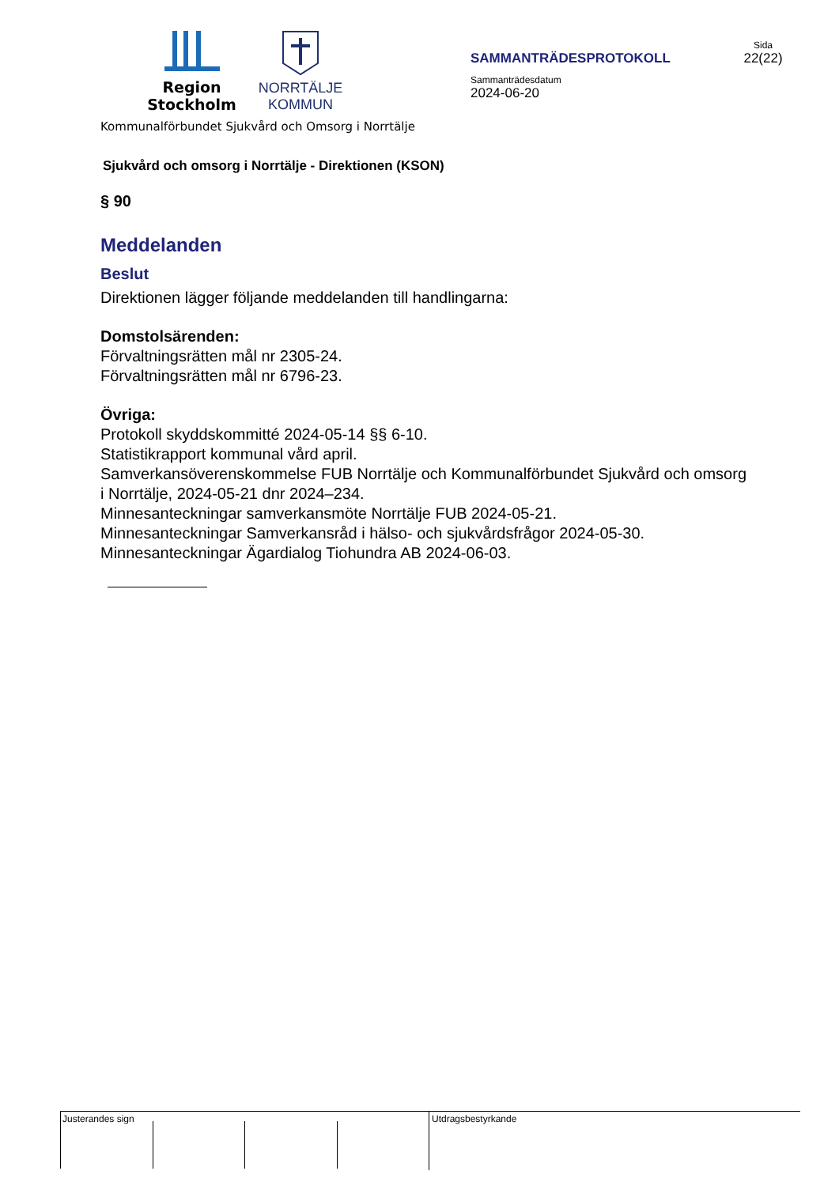Region
Stockholm
NORRTÄLJE
KOMMUN
SAMMANTRÄDESPROTOKOLL
Sammanträdesdatum
2024-06-20
Sida
22(22)
Kommunalförbundet Sjukvård och Omsorg i Norrtälje
Sjukvård och omsorg i Norrtälje - Direktionen (KSON)
§ 90
Meddelanden
Beslut
Direktionen lägger följande meddelanden till handlingarna:
Domstolsärenden:
Förvaltningsrätten mål nr 2305-24.
Förvaltningsrätten mål nr 6796-23.
Övriga:
Protokoll skyddskommitté 2024-05-14 §§ 6-10.
Statistikrapport kommunal vård april.
Samverkansöverenskommelse FUB Norrtälje och Kommunalförbundet Sjukvård och omsorg i Norrtälje, 2024-05-21 dnr 2024–234.
Minnesanteckningar samverkansmöte Norrtälje FUB 2024-05-21.
Minnesanteckningar Samverkansråd i hälso- och sjukvårdsfrågor 2024-05-30.
Minnesanteckningar Ägardialog Tiohundra AB 2024-06-03.
Justerandes sign Utdragsbestyrkande